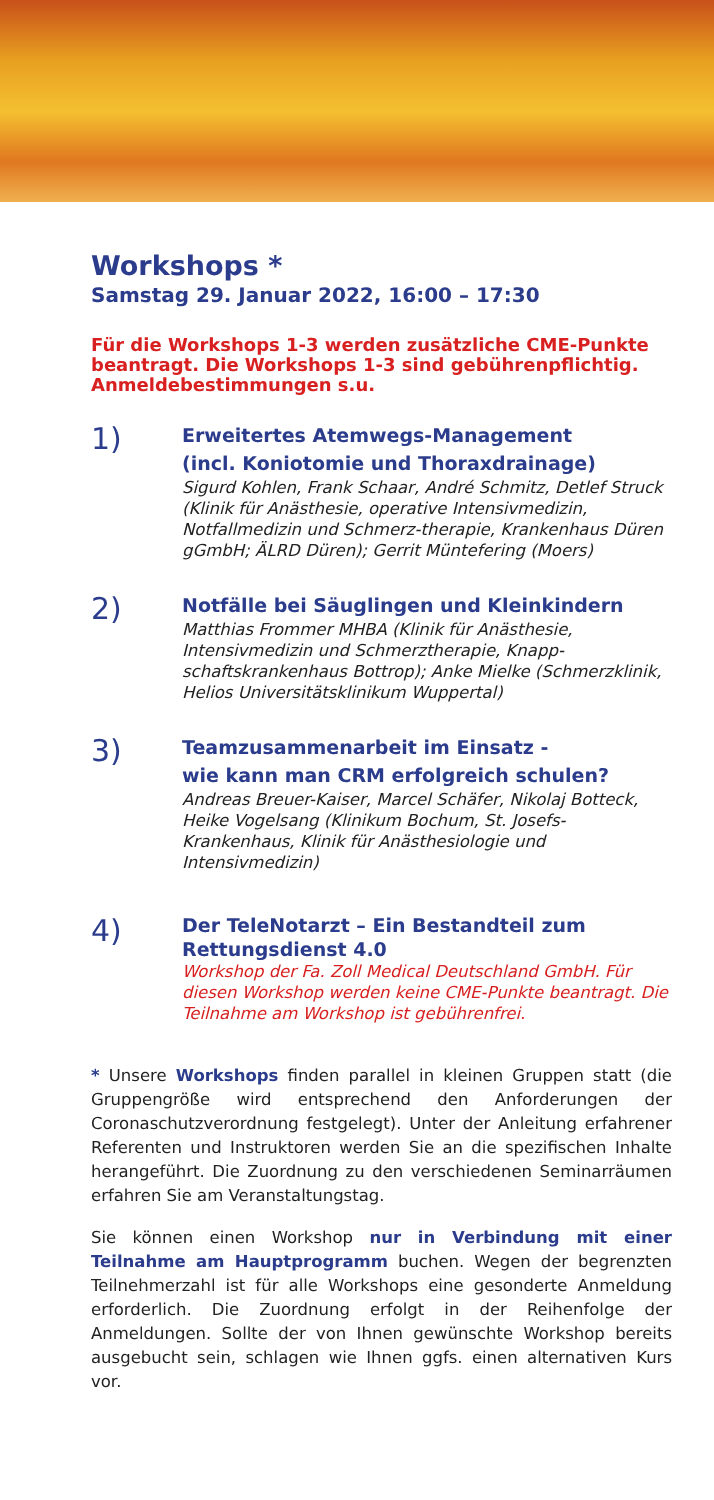Workshops *
Samstag 29. Januar 2022, 16:00 – 17:30
Für die Workshops 1-3 werden zusätzliche CME-Punkte beantragt. Die Workshops 1-3 sind gebührenpflichtig. Anmeldebestimmungen s.u.
1)
Erweitertes Atemwegs-Management
(incl. Koniotomie und Thoraxdrainage)
Sigurd Kohlen, Frank Schaar, André Schmitz, Detlef Struck (Klinik für Anästhesie, operative Intensivmedizin, Notfallmedizin und Schmerz-therapie, Krankenhaus Düren gGmbH; ÄLRD Düren); Gerrit Müntefering (Moers)
2)
Notfälle bei Säuglingen und Kleinkindern
Matthias Frommer MHBA (Klinik für Anästhesie, Intensivmedizin und Schmerztherapie, Knapp-schaftskrankenhaus Bottrop); Anke Mielke (Schmerzklinik, Helios Universitätsklinikum Wuppertal)
3)
Teamzusammenarbeit im Einsatz -
wie kann man CRM erfolgreich schulen?
Andreas Breuer-Kaiser, Marcel Schäfer, Nikolaj Botteck, Heike Vogelsang (Klinikum Bochum, St. Josefs-Krankenhaus, Klinik für Anästhesiologie und Intensivmedizin)
4)
Der TeleNotarzt – Ein Bestandteil zum Rettungsdienst 4.0
Workshop der Fa. Zoll Medical Deutschland GmbH. Für diesen Workshop werden keine CME-Punkte beantragt. Die Teilnahme am Workshop ist gebührenfrei.
* Unsere Workshops finden parallel in kleinen Gruppen statt (die Gruppengröße wird entsprechend den Anforderungen der Coronaschutzverordnung festgelegt). Unter der Anleitung erfahrener Referenten und Instruktoren werden Sie an die spezifischen Inhalte herangeführt. Die Zuordnung zu den verschiedenen Seminarräumen erfahren Sie am Veranstaltungstag.
Sie können einen Workshop nur in Verbindung mit einer Teilnahme am Hauptprogramm buchen. Wegen der begrenzten Teilnehmerzahl ist für alle Workshops eine gesonderte Anmeldung erforderlich. Die Zuordnung erfolgt in der Reihenfolge der Anmeldungen. Sollte der von Ihnen gewünschte Workshop bereits ausgebucht sein, schlagen wie Ihnen ggfs. einen alternativen Kurs vor.